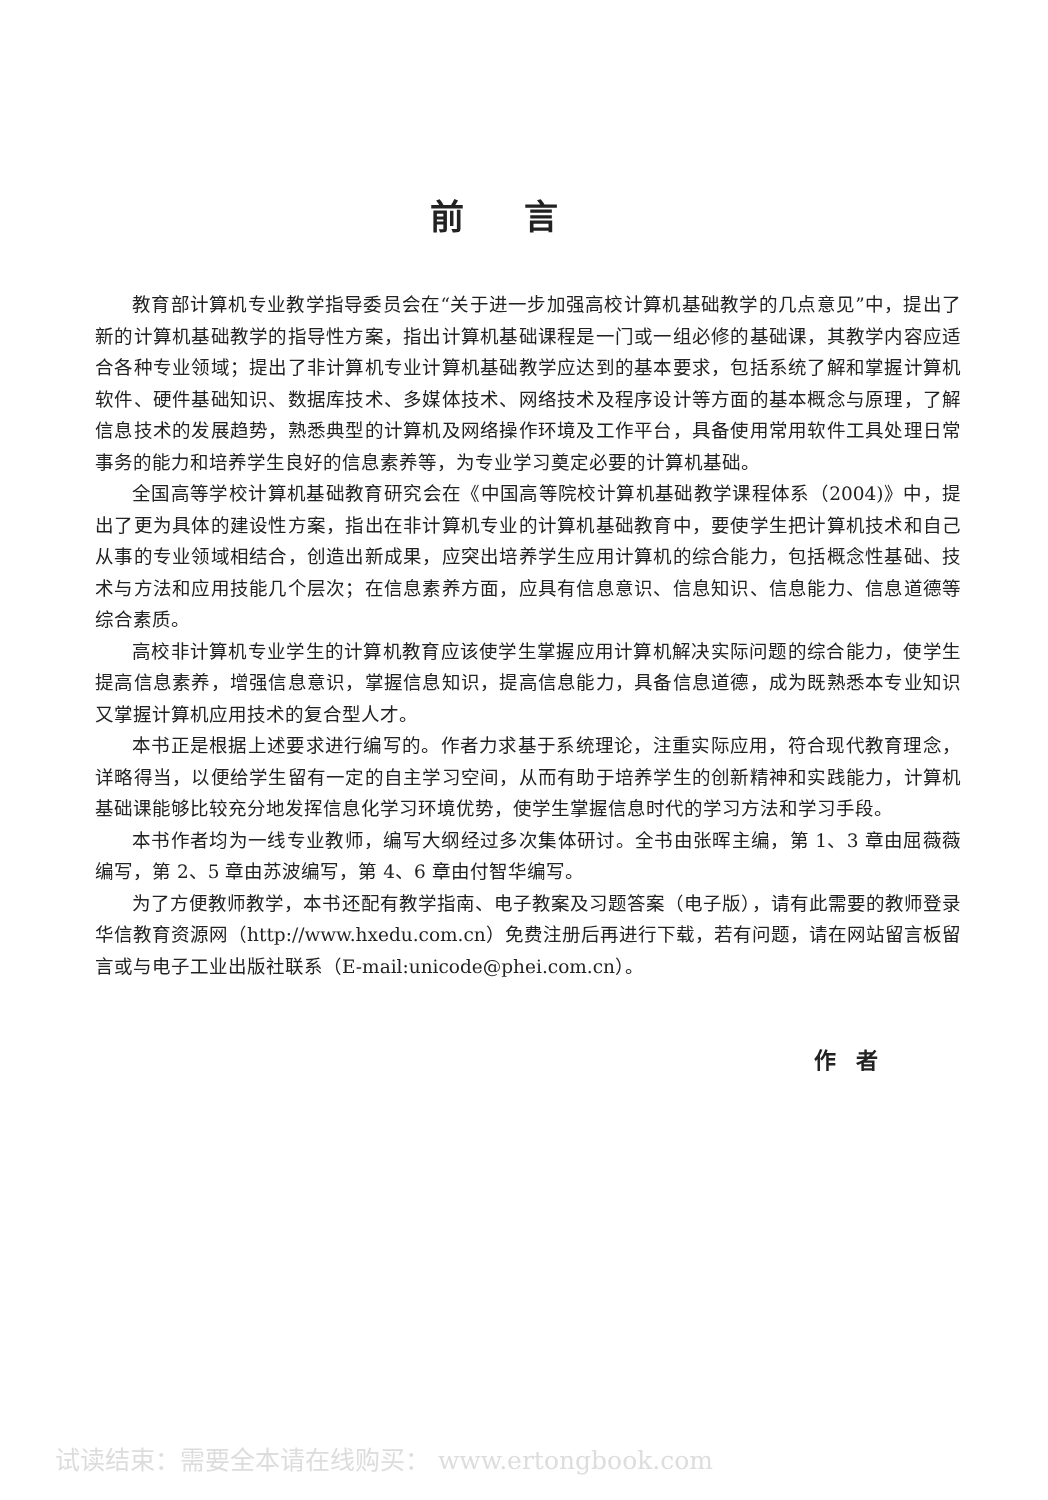前言
教育部计算机专业教学指导委员会在“关于进一步加强高校计算机基础教学的几点意见”中，提出了新的计算机基础教学的指导性方案，指出计算机基础课程是一门或一组必修的基础课，其教学内容应适合各种专业领域；提出了非计算机专业计算机基础教学应达到的基本要求，包括系统了解和掌握计算机软件、硬件基础知识、数据库技术、多媒体技术、网络技术及程序设计等方面的基本概念与原理，了解信息技术的发展趋势，熟悉典型的计算机及网络操作环境及工作平台，具备使用常用软件工具处理日常事务的能力和培养学生良好的信息素养等，为专业学习奠定必要的计算机基础。
全国高等学校计算机基础教育研究会在《中国高等院校计算机基础教学课程体系（2004)》中，提出了更为具体的建设性方案，指出在非计算机专业的计算机基础教育中，要使学生把计算机技术和自己从事的专业领域相结合，创造出新成果，应突出培养学生应用计算机的综合能力，包括概念性基础、技术与方法和应用技能几个层次；在信息素养方面，应具有信息意识、信息知识、信息能力、信息道德等综合素质。
高校非计算机专业学生的计算机教育应该使学生掌握应用计算机解决实际问题的综合能力，使学生提高信息素养，增强信息意识，掌握信息知识，提高信息能力，具备信息道德，成为既熟悉本专业知识又掌握计算机应用技术的复合型人才。
本书正是根据上述要求进行编写的。作者力求基于系统理论，注重实际应用，符合现代教育理念，详略得当，以便给学生留有一定的自主学习空间，从而有助于培养学生的创新精神和实践能力，计算机基础课能够比较充分地发挥信息化学习环境优势，使学生掌握信息时代的学习方法和学习手段。
本书作者均为一线专业教师，编写大纲经过多次集体研讨。全书由张晖主编，第 1、3 章由屈薇薇编写，第 2、5 章由苏波编写，第 4、6 章由付智华编写。
为了方便教师教学，本书还配有教学指南、电子教案及习题答案（电子版），请有此需要的教师登录华信教育资源网（http://www.hxedu.com.cn）免费注册后再进行下载，若有问题，请在网站留言板留言或与电子工业出版社联系（E-mail:unicode@phei.com.cn）。
作者
试读结束：需要全本请在线购买： www.ertongbook.com